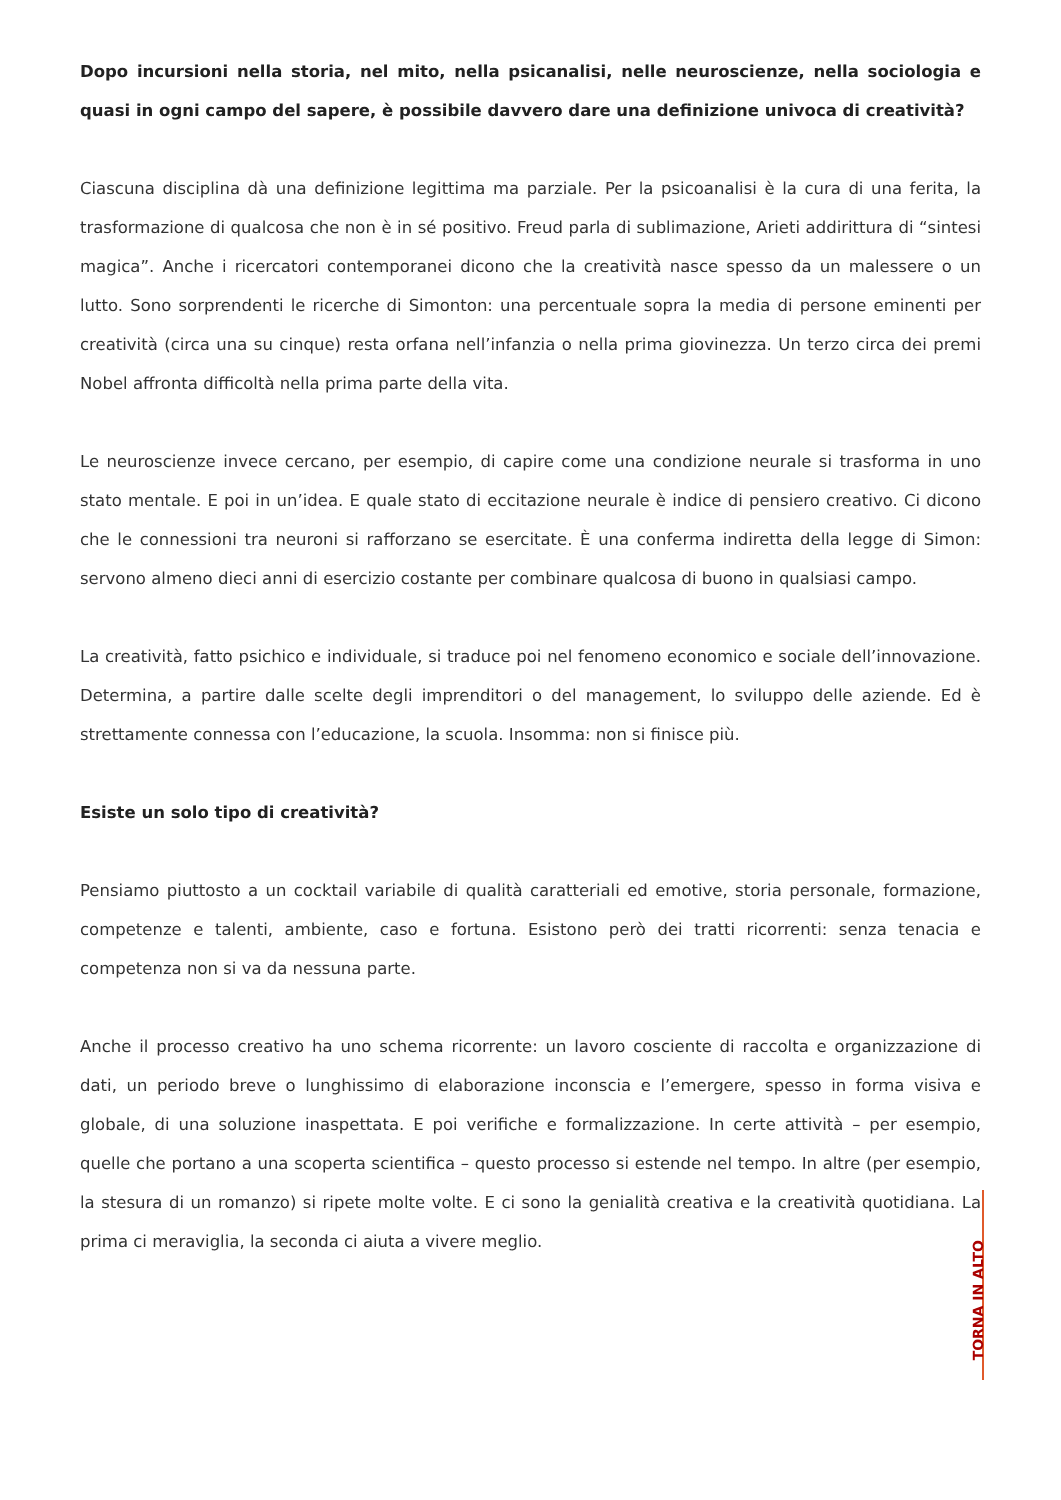Dopo incursioni nella storia, nel mito, nella psicanalisi, nelle neuroscienze, nella sociologia e quasi in ogni campo del sapere, è possibile davvero dare una definizione univoca di creatività?
Ciascuna disciplina dà una definizione legittima ma parziale. Per la psicoanalisi è la cura di una ferita, la trasformazione di qualcosa che non è in sé positivo. Freud parla di sublimazione, Arieti addirittura di “sintesi magica”. Anche i ricercatori contemporanei dicono che la creatività nasce spesso da un malessere o un lutto. Sono sorprendenti le ricerche di Simonton: una percentuale sopra la media di persone eminenti per creatività (circa una su cinque) resta orfana nell’infanzia o nella prima giovinezza. Un terzo circa dei premi Nobel affronta difficoltà nella prima parte della vita.
Le neuroscienze invece cercano, per esempio, di capire come una condizione neurale si trasforma in uno stato mentale. E poi in un’idea. E quale stato di eccitazione neurale è indice di pensiero creativo. Ci dicono che le connessioni tra neuroni si rafforzano se esercitate. È una conferma indiretta della legge di Simon: servono almeno dieci anni di esercizio costante per combinare qualcosa di buono in qualsiasi campo.
La creatività, fatto psichico e individuale, si traduce poi nel fenomeno economico e sociale dell’innovazione. Determina, a partire dalle scelte degli imprenditori o del management, lo sviluppo delle aziende. Ed è strettamente connessa con l’educazione, la scuola. Insomma: non si finisce più.
Esiste un solo tipo di creatività?
Pensiamo piuttosto a un cocktail variabile di qualità caratteriali ed emotive, storia personale, formazione, competenze e talenti, ambiente, caso e fortuna. Esistono però dei tratti ricorrenti: senza tenacia e competenza non si va da nessuna parte.
Anche il processo creativo ha uno schema ricorrente: un lavoro cosciente di raccolta e organizzazione di dati, un periodo breve o lunghissimo di elaborazione inconscia e l’emergere, spesso in forma visiva e globale, di una soluzione inaspettata. E poi verifiche e formalizzazione. In certe attività – per esempio, quelle che portano a una scoperta scientifica – questo processo si estende nel tempo. In altre (per esempio, la stesura di un romanzo) si ripete molte volte. E ci sono la genialità creativa e la creatività quotidiana. La prima ci meraviglia, la seconda ci aiuta a vivere meglio.
TORNA IN ALTO